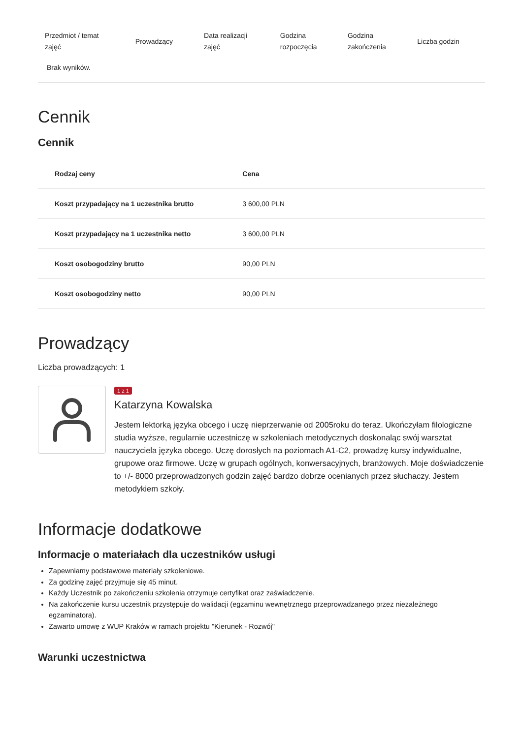| Przedmiot / temat zajęć | Prowadzący | Data realizacji zajęć | Godzina rozpoczęcia | Godzina zakończenia | Liczba godzin |
| --- | --- | --- | --- | --- | --- |
| Brak wyników. | | | | | |
Cennik
Cennik
| Rodzaj ceny | Cena |
| --- | --- |
| Koszt przypadający na 1 uczestnika brutto | 3 600,00 PLN |
| Koszt przypadający na 1 uczestnika netto | 3 600,00 PLN |
| Koszt osobogodziny brutto | 90,00 PLN |
| Koszt osobogodziny netto | 90,00 PLN |
Prowadzący
Liczba prowadzących: 1
1 z 1
Katarzyna Kowalska
Jestem lektorką języka obcego i uczę nieprzerwanie od 2005roku do teraz. Ukończyłam filologiczne studia wyższe, regularnie uczestniczę w szkoleniach metodycznych doskonaląc swój warsztat nauczyciela języka obcego. Uczę dorosłych na poziomach A1-C2, prowadzę kursy indywidualne, grupowe oraz firmowe. Uczę w grupach ogólnych, konwersacyjnych, branżowych. Moje doświadczenie to +/- 8000 przeprowadzonych godzin zajęć bardzo dobrze ocenianych przez słuchaczy. Jestem metodykiem szkoły.
Informacje dodatkowe
Informacje o materiałach dla uczestników usługi
Zapewniamy podstawowe materiały szkoleniowe.
Za godzinę zajęć przyjmuje się 45 minut.
Każdy Uczestnik po zakończeniu szkolenia otrzymuje certyfikat oraz zaświadczenie.
Na zakończenie kursu uczestnik przystępuje do walidacji (egzaminu wewnętrznego przeprowadzanego przez niezależnego egzaminatora).
Zawarto umowę z WUP Kraków w ramach projektu "Kierunek - Rozwój"
Warunki uczestnictwa